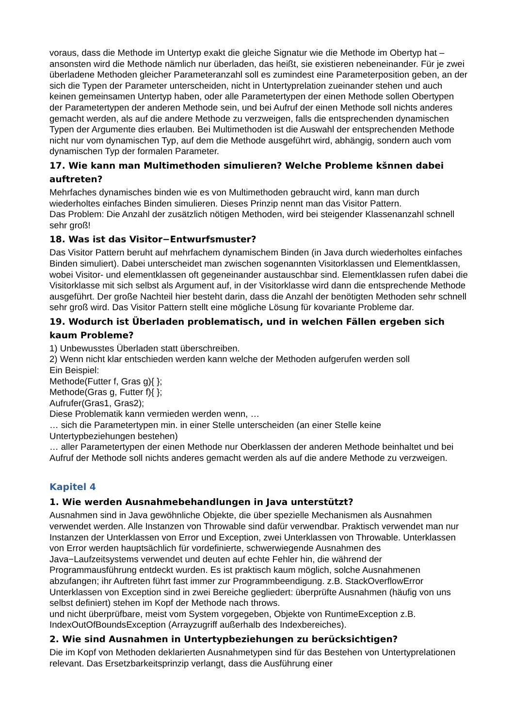voraus, dass die Methode im Untertyp exakt die gleiche Signatur wie die Methode im Obertyp hat – ansonsten wird die Methode nämlich nur überladen, das heißt, sie existieren nebeneinander. Für je zwei überladene Methoden gleicher Parameteranzahl soll es zumindest eine Parameterposition geben, an der sich die Typen der Parameter unterscheiden, nicht in Untertyprelation zueinander stehen und auch keinen gemeinsamen Untertyp haben, oder alle Parametertypen der einen Methode sollen Obertypen der Parametertypen der anderen Methode sein, und bei Aufruf der einen Methode soll nichts anderes gemacht werden, als auf die andere Methode zu verzweigen, falls die entsprechenden dynamischen Typen der Argumente dies erlauben. Bei Multimethoden ist die Auswahl der entsprechenden Methode nicht nur vom dynamischen Typ, auf dem die Methode ausgeführt wird, abhängig, sondern auch vom dynamischen Typ der formalen Parameter.
17. Wie kann man Multimethoden simulieren? Welche Probleme kšnnen dabei auftreten?
Mehrfaches dynamisches binden wie es von Multimethoden gebraucht wird, kann man durch wiederholtes einfaches Binden simulieren. Dieses Prinzip nennt man das Visitor Pattern.
Das Problem: Die Anzahl der zusätzlich nötigen Methoden, wird bei steigender Klassenanzahl schnell sehr groß!
18. Was ist das Visitor−Entwurfsmuster?
Das Visitor Pattern beruht auf mehrfachem dynamischem Binden (in Java durch wiederholtes einfaches Binden simuliert). Dabei unterscheidet man zwischen sogenannten Visitorklassen und Elementklassen, wobei Visitor- und elementklassen oft gegeneinander austauschbar sind. Elementklassen rufen dabei die Visitorklasse mit sich selbst als Argument auf, in der Visitorklasse wird dann die entsprechende Methode ausgeführt. Der große Nachteil hier besteht darin, dass die Anzahl der benötigten Methoden sehr schnell sehr groß wird. Das Visitor Pattern stellt eine mögliche Lösung für kovariante Probleme dar.
19. Wodurch ist Überladen problematisch, und in welchen Fällen ergeben sich kaum Probleme?
1) Unbewusstes Überladen statt überschreiben.
2) Wenn nicht klar entschieden werden kann welche der Methoden aufgerufen werden soll
Ein Beispiel:
Methode(Futter f, Gras g){ };
Methode(Gras g, Futter f){ };
Aufrufer(Gras1, Gras2);
Diese Problematik kann vermieden werden wenn, …
… sich die Parametertypen min. in einer Stelle unterscheiden (an einer Stelle keine Untertypbeziehungen bestehen)
… aller Parametertypen der einen Methode nur Oberklassen der anderen Methode beinhaltet und bei Aufruf der Methode soll nichts anderes gemacht werden als auf die andere Methode zu verzweigen.
Kapitel 4
1. Wie werden Ausnahmebehandlungen in Java unterstützt?
Ausnahmen sind in Java gewöhnliche Objekte, die über spezielle Mechanismen als Ausnahmen verwendet werden. Alle Instanzen von Throwable sind dafür verwendbar. Praktisch verwendet man nur Instanzen der Unterklassen von Error und Exception, zwei Unterklassen von Throwable. Unterklassen von Error werden hauptsächlich für vordefinierte, schwerwiegende Ausnahmen des Java−Laufzeitsystems verwendet und deuten auf echte Fehler hin, die während der Programmausführung entdeckt wurden. Es ist praktisch kaum möglich, solche Ausnahmenen abzufangen; ihr Auftreten führt fast immer zur Programmbeendigung. z.B. StackOverflowError Unterklassen von Exception sind in zwei Bereiche gegliedert: überprüfte Ausnahmen (häufig von uns selbst definiert) stehen im Kopf der Methode nach throws.
und nicht überprüfbare, meist vom System vorgegeben, Objekte von RuntimeException z.B. IndexOutOfBoundsException (Arrayzugriff außerhalb des Indexbereiches).
2. Wie sind Ausnahmen in Untertypbeziehungen zu berücksichtigen?
Die im Kopf von Methoden deklarierten Ausnahmetypen sind für das Bestehen von Untertyprelationen relevant. Das Ersetzbarkeitsprinzip verlangt, dass die Ausführung einer